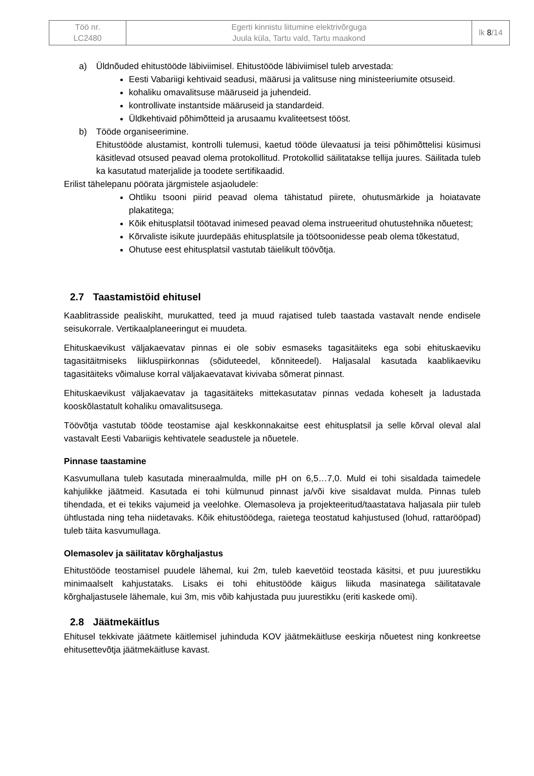| Töö nr. LC2480 | Egerti kinnistu liitumine elektrivõrguga Juula küla, Tartu vald, Tartu maakond | lk 8 /14 |
a) Üldnõuded ehitustööde läbiviimisel. Ehitustööde läbiviimisel tuleb arvestada:
Eesti Vabariigi kehtivaid seadusi, määrusi ja valitsuse ning ministeeriumite otsuseid.
kohaliku omavalitsuse määruseid ja juhendeid.
kontrollivate instantside määruseid ja standardeid.
Üldkehtivaid põhimõtteid ja arusaamu kvaliteetsest tööst.
b) Tööde organiseerimine.
Ehitustööde alustamist, kontrolli tulemusi, kaetud tööde ülevaatusi ja teisi põhimõttelisi küsimusi käsitlevad otsused peavad olema protokollitud. Protokollid säilitatakse tellija juures. Säilitada tuleb ka kasutatud materjalide ja toodete sertifikaadid.
Erilist tähelepanu pöörata järgmistele asjaoludele:
Ohtliku tsooni piirid peavad olema tähistatud piirete, ohutusmärkide ja hoiatavate plakatitega;
Kõik ehitusplatsil töötavad inimesed peavad olema instrueeritud ohutustehnika nõuetest;
Kõrvaliste isikute juurdepääs ehitusplatsile ja töötsoonidesse peab olema tõkestatud,
Ohutuse eest ehitusplatsil vastutab täielikult töövõtja.
2.7 Taastamistöid ehitusel
Kaablitrasside pealiskiht, murukatted, teed ja muud rajatised tuleb taastada vastavalt nende endisele seisukorrale. Vertikaalplaneeringut ei muudeta.
Ehituskaevikust väljakaevatav pinnas ei ole sobiv esmaseks tagasitäiteks ega sobi ehituskaeviku tagasitäitmiseks liikluspiirkonnas (sõiduteedel, kõnniteedel). Haljasalal kasutada kaablikaeviku tagasitäiteks võimaluse korral väljakaevatavat kivivaba sõmerat pinnast.
Ehituskaevikust väljakaevatav ja tagasitäiteks mittekasutatav pinnas vedada koheselt ja ladustada kooskõlastatult kohaliku omavalitsusega.
Töövõtja vastutab tööde teostamise ajal keskkonnakaitse eest ehitusplatsil ja selle kõrval oleval alal vastavalt Eesti Vabariigis kehtivatele seadustele ja nõuetele.
Pinnase taastamine
Kasvumullana tuleb kasutada mineraalmulda, mille pH on 6,5…7,0. Muld ei tohi sisaldada taimedele kahjulikke jäätmeid. Kasutada ei tohi külmunud pinnast ja/või kive sisaldavat mulda. Pinnas tuleb tihendada, et ei tekiks vajumeid ja veelohke. Olemasoleva ja projekteeritud/taastatava haljasala piir tuleb ühtlustada ning teha niidetavaks. Kõik ehitustöödega, raietega teostatud kahjustused (lohud, rattarööpad) tuleb täita kasvumullaga.
Olemasolev ja säilitatav kõrghaljastus
Ehitustööde teostamisel puudele lähemal, kui 2m, tuleb kaevetöid teostada käsitsi, et puu juurestikku minimaalselt kahjustataks. Lisaks ei tohi ehitustööde käigus liikuda masinatega säilitatavale kõrghaljastusele lähemale, kui 3m, mis võib kahjustada puu juurestikku (eriti kaskede omi).
2.8 Jäätmekäitlus
Ehitusel tekkivate jäätmete käitlemisel juhinduda KOV jäätmekäitluse eeskirja nõuetest ning konkreetse ehitusettevõtja jäätmekäitluse kavast.